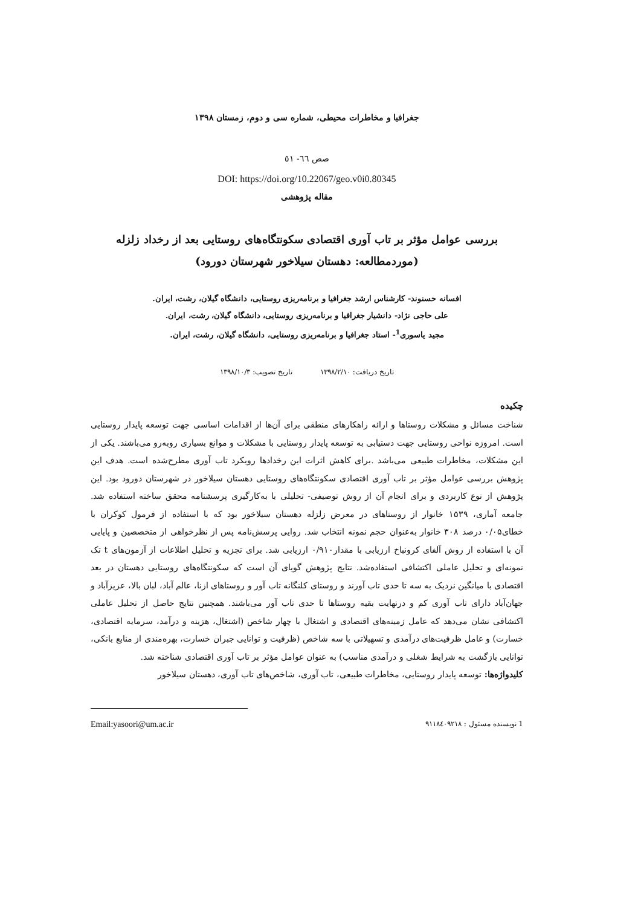جغرافیا و مخاطرات محیطی، شماره سی و دوم، زمستان ۱۳۹۸
صص ٦٦- ٥١
DOI: https://doi.org/10.22067/geo.v0i0.80345
مقاله پژوهشی
بررسی عوامل مؤثر بر تاب آوری اقتصادی سکونتگاه‌های روستایی بعد از رخداد زلزله
(موردمطالعه: دهستان سیلاخور شهرستان دورود)
افسانه حسنوند- کارشناس ارشد جغرافیا و برنامه‌ریزی روستایی، دانشگاه گیلان، رشت، ایران.
علی حاجی نژاد- دانشیار جغرافیا و برنامه‌ریزی روستایی، دانشگاه گیلان، رشت، ایران.
مجید یاسوری<sup>1</sup>- استاد جغرافیا و برنامه‌ریزی روستایی، دانشگاه گیلان، رشت، ایران.
تاریخ دریافت: ۱۳۹۸/۲/۱۰ تاریخ تصویب: ۱۳۹۸/۱۰/۳
چکیده
شناخت مسائل و مشکلات روستاها و ارائه راهکارهای منطقی برای آن‌ها از اقدامات اساسی جهت توسعه پایدار روستایی است. امروزه نواحی روستایی جهت دستیابی به توسعه پایدار روستایی با مشکلات و موانع بسیاری روبه‌رو می‌باشند. یکی از این مشکلات، مخاطرات طبیعی می‌باشد .برای کاهش اثرات این رخدادها رویکرد تاب آوری مطرح‌شده است. هدف این پژوهش بررسی عوامل مؤثر بر تاب آوری اقتصادی سکونتگاه‌های روستایی دهستان سیلاخور در شهرستان دورود بود. این پژوهش از نوع کاربردی و برای انجام آن از روش توصیفی- تحلیلی با به‌کارگیری پرسشنامه محقق ساخته استفاده شد. جامعه آماری، ۱۵۳۹ خانوار از روستاهای در معرض زلزله دهستان سیلاخور بود که با استفاده از فرمول کوکران با خطای۰/۰۵ درصد ۳۰۸ خانوار به‌عنوان حجم نمونه انتخاب شد. روایی پرسش‌نامه پس از نظرخواهی از متخصصین و پایایی آن با استفاده از روش آلفای کرونباخ ارزیابی با مقدار۰/۹۱۰ ارزیابی شد. برای تجزیه و تحلیل اطلاعات از آزمون‌های t تک نمونه‌ای و تحلیل عاملی اکتشافی استفاده‌شد. نتایج پژوهش گویای آن است که سکونتگاه‌های روستایی دهستان در بعد اقتصادی با میانگین نزدیک به سه تا حدی تاب آورند و روستای کلنگانه تاب آور و روستاهای ازنا، عالم آباد، لبان بالا، عزیزآباد و جهان‌آباد دارای تاب آوری کم و درنهایت بقیه روستاها تا حدی تاب آور می‌باشند. همچنین نتایج حاصل از تحلیل عاملی اکتشافی نشان می‌دهد که عامل زمینه‌های اقتصادی و اشتغال با چهار شاخص (اشتغال، هزینه و درآمد، سرمایه اقتصادی، خسارت) و عامل ظرفیت‌های درآمدی و تسهیلاتی با سه شاخص (ظرفیت و توانایی جبران خسارت، بهره‌مندی از منابع بانکی، توانایی بازگشت به شرایط شغلی و درآمدی مناسب) به عنوان عوامل مؤثر بر تاب آوری اقتصادی شناخته شد.
کلیدواژه‌ها: توسعه پایدار روستایی، مخاطرات طبیعی، تاب آوری، شاخص‌های تاب آوری، دهستان سیلاخور
1 نویسنده مسئول : ۹۱۱۸٤۰۹۲۱۸ Email:yasoori@um.ac.ir